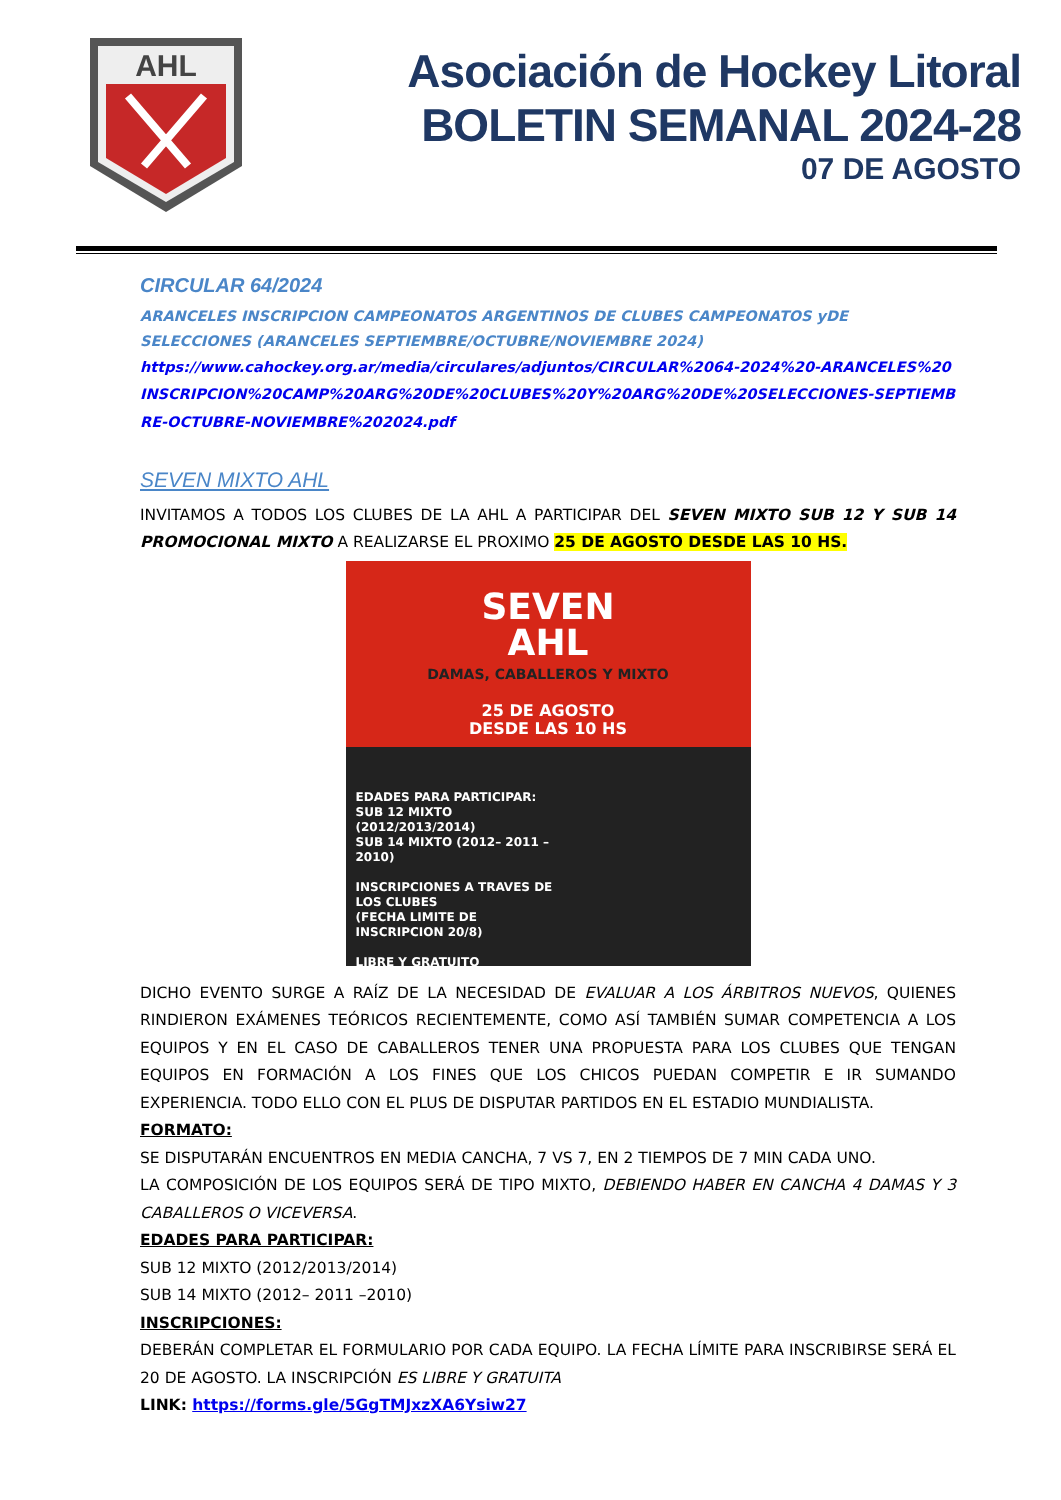AHL
Asociación de Hockey Litoral
BOLETIN SEMANAL 2024-28
07 DE AGOSTO
CIRCULAR 64/2024
ARANCELES INSCRIPCION CAMPEONATOS ARGENTINOS DE CLUBES CAMPEONATOS yDE SELECCIONES (ARANCELES SEPTIEMBRE/OCTUBRE/NOVIEMBRE 2024)
https://www.cahockey.org.ar/media/circulares/adjuntos/CIRCULAR%2064-2024%20-ARANCELES%20INSCRIPCION%20CAMP%20ARG%20DE%20CLUBES%20Y%20ARG%20DE%20SELECCIONES-SEPTIEMBRE-OCTUBRE-NOVIEMBRE%202024.pdf
SEVEN MIXTO AHL
INVITAMOS A TODOS LOS CLUBES DE LA AHL A PARTICIPAR DEL SEVEN MIXTO SUB 12 Y SUB 14 PROMOCIONAL MIXTO A REALIZARSE EL PROXIMO 25 DE AGOSTO DESDE LAS 10 HS.
SEVEN
AHL
DAMAS, CABALLEROS Y MIXTO
25 DE AGOSTO
DESDE LAS 10 HS
EDADES PARA PARTICIPAR:
SUB 12 MIXTO (2012/2013/2014)
SUB 14 MIXTO (2012– 2011 –2010)
INSCRIPCIONES A TRAVES DE LOS CLUBES
(FECHA LIMITE DE INSCRIPCION 20/8)
LIBRE Y GRATUITO
DICHO EVENTO SURGE A RAÍZ DE LA NECESIDAD DE EVALUAR A LOS ÁRBITROS NUEVOS, QUIENES RINDIERON EXÁMENES TEÓRICOS RECIENTEMENTE, COMO ASÍ TAMBIÉN SUMAR COMPETENCIA A LOS EQUIPOS Y EN EL CASO DE CABALLEROS TENER UNA PROPUESTA PARA LOS CLUBES QUE TENGAN EQUIPOS EN FORMACIÓN A LOS FINES QUE LOS CHICOS PUEDAN COMPETIR E IR SUMANDO EXPERIENCIA. TODO ELLO CON EL PLUS DE DISPUTAR PARTIDOS EN EL ESTADIO MUNDIALISTA.
FORMATO:
SE DISPUTARÁN ENCUENTROS EN MEDIA CANCHA, 7 VS 7, EN 2 TIEMPOS DE 7 MIN CADA UNO.
LA COMPOSICIÓN DE LOS EQUIPOS SERÁ DE TIPO MIXTO, DEBIENDO HABER EN CANCHA 4 DAMAS Y 3 CABALLEROS O VICEVERSA.
EDADES PARA PARTICIPAR:
SUB 12 MIXTO (2012/2013/2014)
SUB 14 MIXTO (2012– 2011 –2010)
INSCRIPCIONES:
DEBERÁN COMPLETAR EL FORMULARIO POR CADA EQUIPO. LA FECHA LÍMITE PARA INSCRIBIRSE SERÁ EL 20 DE AGOSTO. LA INSCRIPCIÓN ES LIBRE Y GRATUITA
LINK: https://forms.gle/5GgTMJxzXA6Ysiw27